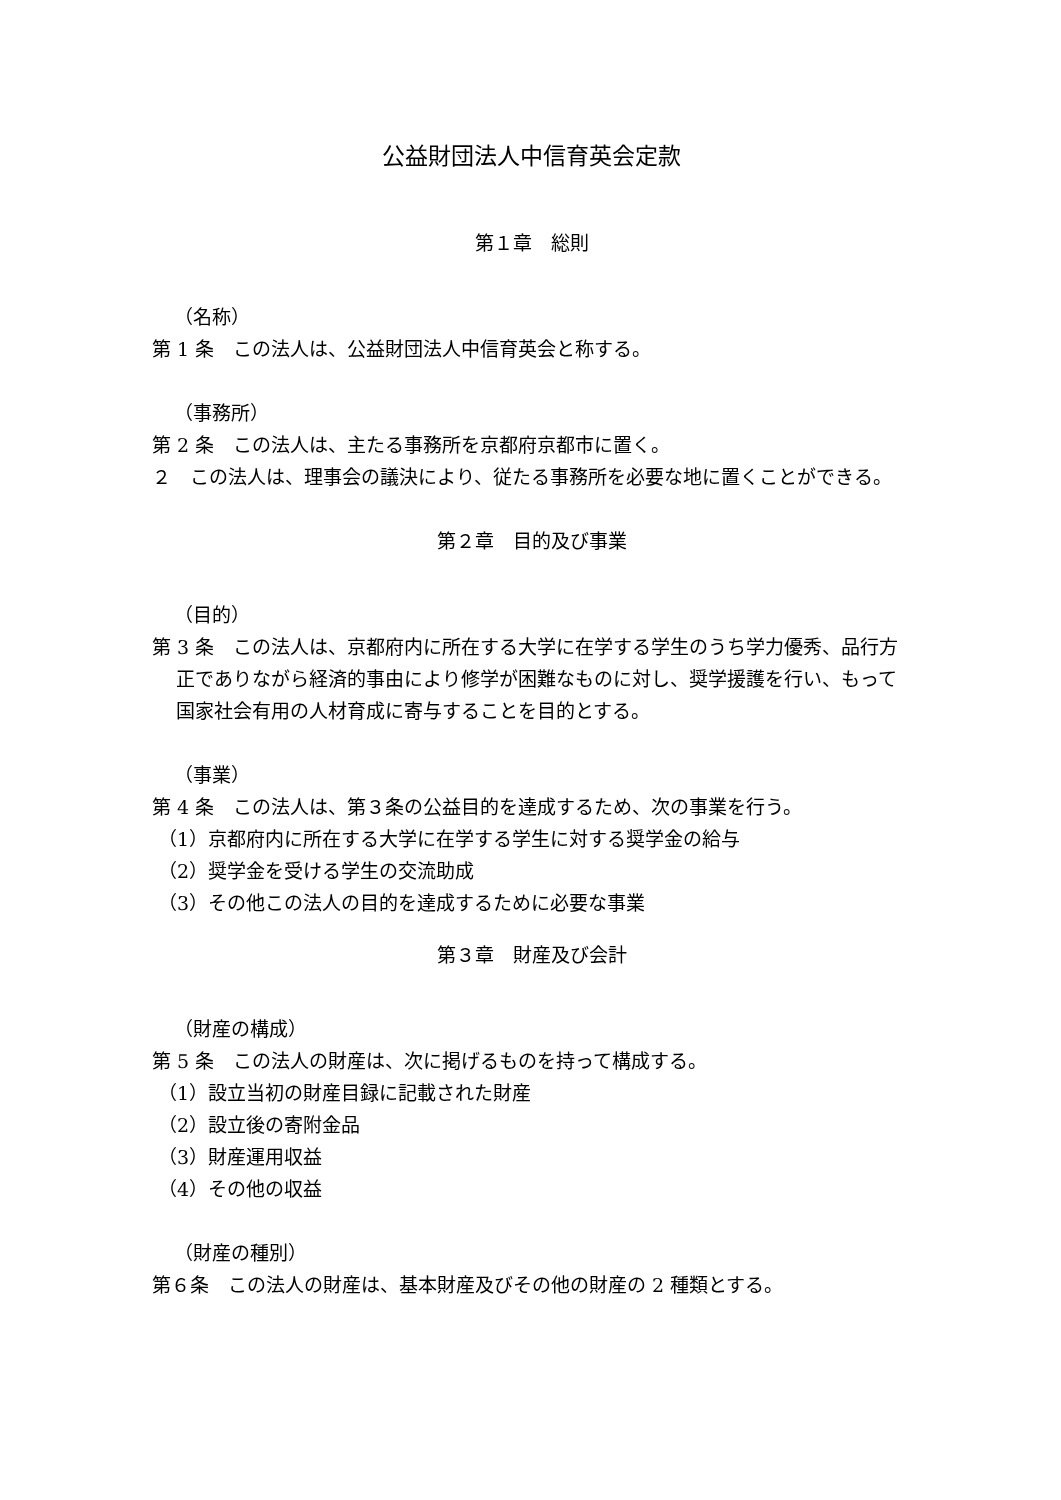公益財団法人中信育英会定款
第１章　総則
（名称）
第 1 条　この法人は、公益財団法人中信育英会と称する。
（事務所）
第 2 条　この法人は、主たる事務所を京都府京都市に置く。
２　この法人は、理事会の議決により、従たる事務所を必要な地に置くことができる。
第２章　目的及び事業
（目的）
第 3 条　この法人は、京都府内に所在する大学に在学する学生のうち学力優秀、品行方正でありながら経済的事由により修学が困難なものに対し、奨学援護を行い、もって国家社会有用の人材育成に寄与することを目的とする。
（事業）
第 4 条　この法人は、第３条の公益目的を達成するため、次の事業を行う。
（1）京都府内に所在する大学に在学する学生に対する奨学金の給与
（2）奨学金を受ける学生の交流助成
（3）その他この法人の目的を達成するために必要な事業
第３章　財産及び会計
（財産の構成）
第 5 条　この法人の財産は、次に掲げるものを持って構成する。
（1）設立当初の財産目録に記載された財産
（2）設立後の寄附金品
（3）財産運用収益
（4）その他の収益
（財産の種別）
第６条　この法人の財産は、基本財産及びその他の財産の 2 種類とする。